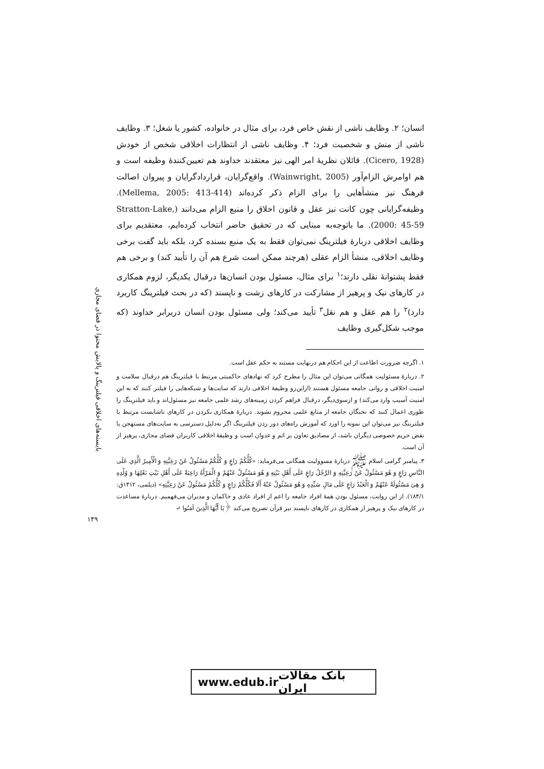بایسته‌های اخلاقی فیلترینگ و پالایش محتوا در فضای مجازی
انسان؛ ۲. وظایف ناشی از نقش خاص فرد، برای مثال در خانواده، کشور یا شغل؛ ۳. وظایف ناشی از منش و شخصیت فرد؛ ۴. وظایف ناشی از انتظارات اخلاقی شخص از خودش (Cicero, 1928). قائلان نظریهٔ امر الهی نیز معتقدند خداوند هم تعیین‌کنندهٔ وظیفه است و هم اوامرش الزام‌آور (Wainwright, 2005). واقع‌گرایان، قراردادگرایان و پیروان اصالت فرهنگ نیز منشأهایی را برای الزام ذکر کرده‌اند (Mellema, 2005: 413-414). وظیفه‌گرایانی چون کانت نیز عقل و قانون اخلاق را منبع الزام می‌دانند (Stratton-Lake, 2000: 45-59). ما باتوجه‌به مبنایی که در تحقیق حاضر انتخاب کرده‌ایم، معتقدیم برای وظایف اخلاقی دربارهٔ فیلترینگ نمی‌توان فقط به یک منبع بسنده کرد، بلکه باید گفت برخی وظایف اخلاقی، منشأ الزام عقلی (هرچند ممکن است شرع هم آن را تأیید کند) و برخی هم فقط پشتوانهٔ نقلی دارند؛<sup>۱</sup> برای مثال، مسئول بودن انسان‌ها درقبال یکدیگر، لزوم همکاری در کارهای نیک و پرهیز از مشارکت در کارهای زشت و ناپسند (که در بحث فیلترینگ کاربرد دارد)<sup>۲</sup> را هم عقل و هم نقل<sup>۳</sup> تأیید می‌کند؛ ولی مسئول بودن انسان دربرابر خداوند (که موجب شکل‌گیری وظایف
۱. اگرچه ضرورت اطاعت از این احکام هم درنهایت مستند به حکم عقل است.
۲. دربارهٔ مسئولیت همگانی می‌توان این مثال را مطرح کرد که نهادهای حاکمیتی مرتبط با فیلترینگ هم درقبال سلامت و امنیت اخلاقی و روانی جامعه مسئول هستند (ازاین‌رو وظیفهٔ اخلاقی دارند که سایت‌ها و شبکه‌هایی را فیلتر کنند که به این امنیت آسیب وارد می‌کند) و ازسوی‌دیگر، درقبال فراهم کردن زمینه‌های رشد علمی جامعه نیز مسئول‌اند و باید فیلترینگ را طوری اعمال کنند که نخبگان جامعه از منابع علمی محروم نشوند. دربارهٔ همکاری نکردن در کارهای ناشایست مرتبط با فیلترینگ نیز می‌توان این نمونه را اورد که آموزش راه‌های دور زدن فیلترینگ اگر به‌دلیل دسترسی به سایت‌های مستهجن یا نقض حریم خصوصی دیگران باشد، از مصادیق تعاون بر اثم و عدوان است و وظیفهٔ اخلاقی کاربران فضای مجازی، پرهیز از آن است.
۳. پیامبر گرامی اسلام ﷺ دربارهٔ مسوولیت همگانی می‌فرماید: «كُلُّكُمْ رَاعٍ وَ كُلُّكُمْ مَسْئُولٌ عَنْ رَعِيَّتِهِ وَ الْأَمِيرُ الَّذِي عَلَى النَّاسِ رَاعٍ وَ هُوَ مَسْئُولٌ عَنْ رَعِيَّتِهِ وَ الرَّجُلُ رَاعٍ عَلَى أَهْلِ بَيْتِهِ وَ هُوَ مَسْئُولٌ عَنْهُمْ وَ الْمَرْأَةُ رَاعِيَةٌ عَلَى أَهْلِ بَيْتِ بَعْلِهَا وَ وُلْدِهِ وَ هِيَ مَسْئُولَةٌ عَنْهُمْ وَ الْعَبْدُ رَاعٍ عَلَى مَالِ سَيِّدِهِ وَ هُوَ مَسْئُولٌ عَنْهُ أَلَا فَكُلُّكُمْ رَاعٍ وَ كُلُّكُمْ مَسْئُولٌ عَنْ رَعِيَّتِهِ» (دیلمی، ۱۴۱۲ق: ۱۸۴/۱). از این روایت، مسئول بودن همهٔ افراد جامعه را اعم از افراد عادی و حاکمان و مدیران می‌فهمیم. دربارهٔ مساعدت در کارهای نیک و پرهیز از همکاری در کارهای ناپسند نیز قرآن تصریح می‌کند ﴿يَا أَيُّهَا الَّذِينَ آمَنُوا ↵
۱۴۹
www.edub.ir بانک مقالات ایران